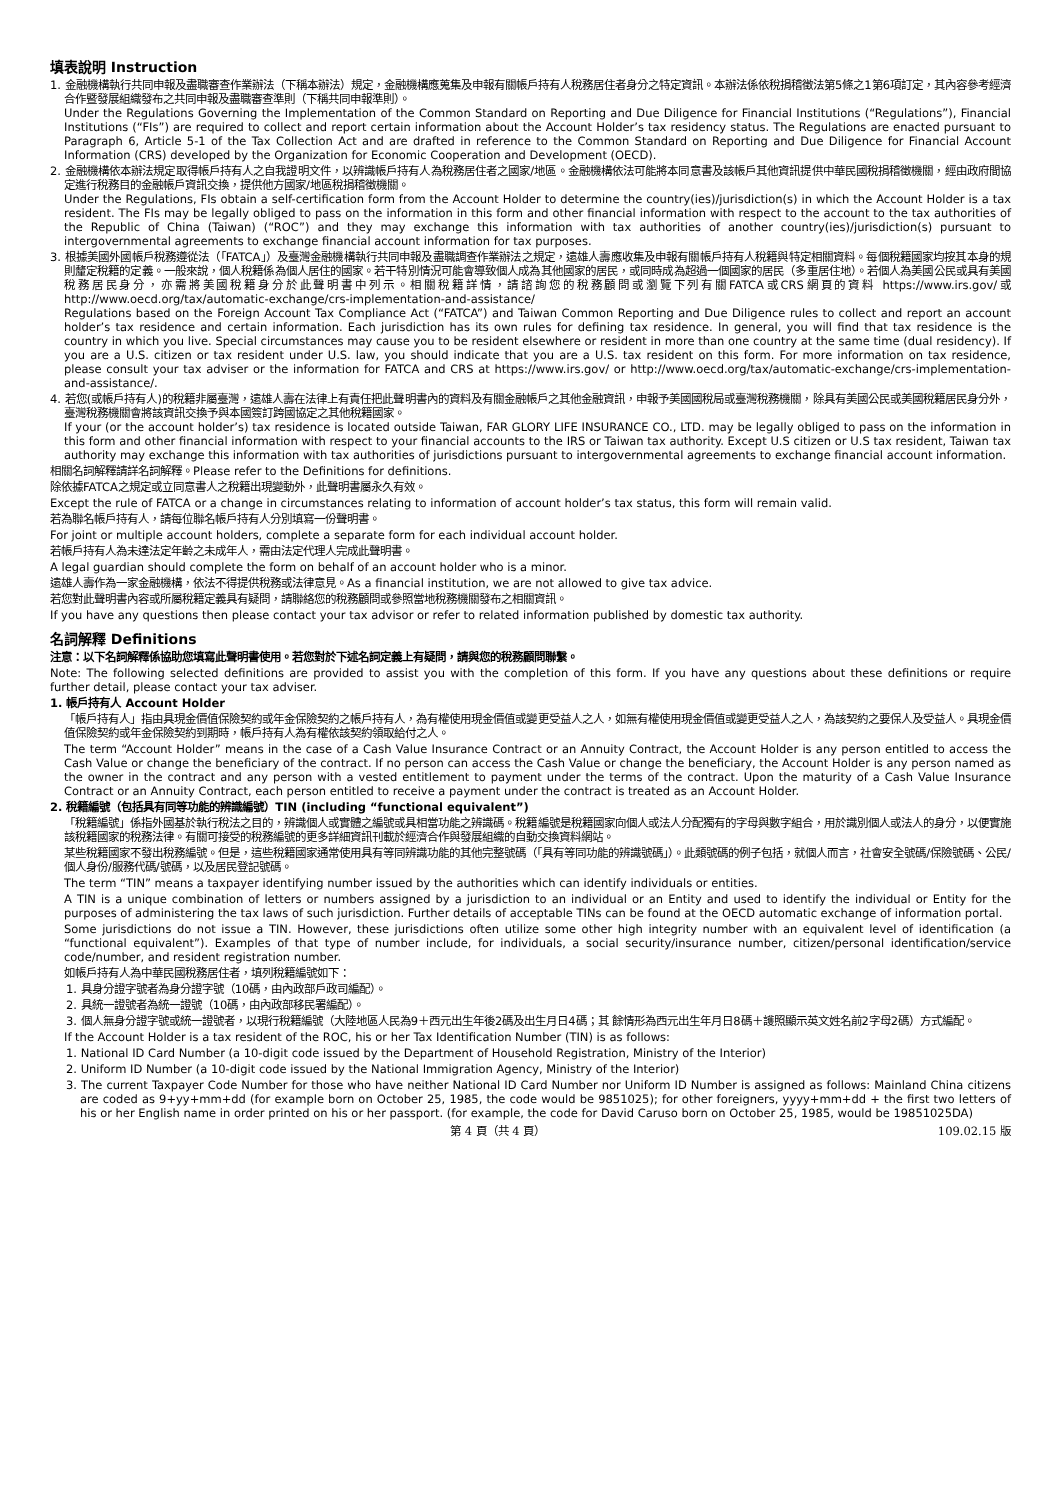填表說明 Instruction
1. 金融機構執行共同申報及盡職審查作業辦法（下稱本辦法）規定，金融機構應蒐集及申報有關帳戶持有人稅務居住者身分之特定資訊。本辦法係依稅捐稽徵法第5條之1第6項訂定，其內容參考經濟合作暨發展組織發布之共同申報及盡職審查準則（下稱共同申報準則）。
Under the Regulations Governing the Implementation of the Common Standard on Reporting and Due Diligence for Financial Institutions (“Regulations”), Financial Institutions (“FIs”) are required to collect and report certain information about the Account Holder’s tax residency status. The Regulations are enacted pursuant to Paragraph 6, Article 5-1 of the Tax Collection Act and are drafted in reference to the Common Standard on Reporting and Due Diligence for Financial Account Information (CRS) developed by the Organization for Economic Cooperation and Development (OECD).
2. 金融機構依本辦法規定取得帳戶持有人之自我證明文件，以辨識帳戶持有人為稅務居住者之國家/地區。金融機構依法可能將本同意書及該帳戶其他資訊提供中華民國稅捐稽徵機關，經由政府間協定進行稅務目的金融帳戶資訊交換，提供他方國家/地區稅捐稽徵機關。
Under the Regulations, FIs obtain a self-certification form from the Account Holder to determine the country(ies)/jurisdiction(s) in which the Account Holder is a tax resident. The FIs may be legally obliged to pass on the information in this form and other financial information with respect to the account to the tax authorities of the Republic of China (Taiwan) (“ROC”) and they may exchange this information with tax authorities of another country(ies)/jurisdiction(s) pursuant to intergovernmental agreements to exchange financial account information for tax purposes.
3. 根據美國外國帳戶稅務遵從法（「FATCA」）及臺灣金融機構執行共同申報及盡職調查作業辦法之規定，遠雄人壽應收集及申報有關帳戶持有人稅籍與特定相關資料。每個稅籍國家均按其本身的規則釐定稅籍的定義。一般來說，個人稅籍係為個人居住的國家。若干特別情況可能會導致個人成為其他國家的居民，或同時成為超過一個國家的居民（多重居住地）。若個人為美國公民或具有美國稅務居民身分，亦需將美國稅籍身分於此聲明書中列示。相關稅籍詳情，請諮詢您的稅務顧問或瀏覽下列有關FATCA或CRS網頁的資料 https://www.irs.gov/或http://www.oecd.org/tax/automatic-exchange/crs-implementation-and-assistance/
Regulations based on the Foreign Account Tax Compliance Act (“FATCA”) and Taiwan Common Reporting and Due Diligence rules to collect and report an account holder’s tax residence and certain information. Each jurisdiction has its own rules for defining tax residence. In general, you will find that tax residence is the country in which you live. Special circumstances may cause you to be resident elsewhere or resident in more than one country at the same time (dual residency). If you are a U.S. citizen or tax resident under U.S. law, you should indicate that you are a U.S. tax resident on this form. For more information on tax residence, please consult your tax adviser or the information for FATCA and CRS at https://www.irs.gov/ or http://www.oecd.org/tax/automatic-exchange/crs-implementation-and-assistance/.
4. 若您(或帳戶持有人)的稅籍非屬臺灣，遠雄人壽在法律上有責任把此聲明書內的資料及有關金融帳戶之其他金融資訊，申報予美國國稅局或臺灣稅務機關，除具有美國公民或美國稅籍居民身分外，臺灣稅務機關會將該資訊交換予與本國簽訂跨國協定之其他稅籍國家。
If your (or the account holder’s) tax residence is located outside Taiwan, FAR GLORY LIFE INSURANCE CO., LTD. may be legally obliged to pass on the information in this form and other financial information with respect to your financial accounts to the IRS or Taiwan tax authority. Except U.S citizen or U.S tax resident, Taiwan tax authority may exchange this information with tax authorities of jurisdictions pursuant to intergovernmental agreements to exchange financial account information.
相關名詞解釋請詳名詞解釋。Please refer to the Definitions for definitions.
除依據FATCA之規定或立同意書人之稅籍出現變動外，此聲明書屬永久有效。
Except the rule of FATCA or a change in circumstances relating to information of account holder’s tax status, this form will remain valid.
若為聯名帳戶持有人，請每位聯名帳戶持有人分別填寫一份聲明書。
For joint or multiple account holders, complete a separate form for each individual account holder.
若帳戶持有人為未達法定年齡之未成年人，需由法定代理人完成此聲明書。
A legal guardian should complete the form on behalf of an account holder who is a minor.
遠雄人壽作為一家金融機構，依法不得提供稅務或法律意見。As a financial institution, we are not allowed to give tax advice.
若您對此聲明書內容或所屬稅籍定義具有疑問，請聯絡您的稅務顧問或參照當地稅務機關發布之相關資訊。
If you have any questions then please contact your tax advisor or refer to related information published by domestic tax authority.
名詞解釋 Definitions
注意：以下名詞解釋係協助您填寫此聲明書使用。若您對於下述名詞定義上有疑問，請與您的稅務顧問聯繫。
Note: The following selected definitions are provided to assist you with the completion of this form. If you have any questions about these definitions or require further detail, please contact your tax adviser.
1. 帳戶持有人 Account Holder
「帳戶持有人」指由具現金價值保險契約或年金保險契約之帳戶持有人，為有權使用現金價值或變更受益人之人，如無有權使用現金價值或變更受益人之人，為該契約之要保人及受益人。具現金價值保險契約或年金保險契約到期時，帳戶持有人為有權依該契約領取給付之人。
The term “Account Holder” means in the case of a Cash Value Insurance Contract or an Annuity Contract, the Account Holder is any person entitled to access the Cash Value or change the beneficiary of the contract. If no person can access the Cash Value or change the beneficiary, the Account Holder is any person named as the owner in the contract and any person with a vested entitlement to payment under the terms of the contract. Upon the maturity of a Cash Value Insurance Contract or an Annuity Contract, each person entitled to receive a payment under the contract is treated as an Account Holder.
2. 稅籍編號（包括具有同等功能的辨識編號）TIN (including “functional equivalent”)
「稅籍編號」係指外國基於執行稅法之目的，辨識個人或實體之編號或具相當功能之辨識碼。稅籍編號是稅籍國家向個人或法人分配獨有的字母與數字組合，用於識別個人或法人的身分，以便實施該稅籍國家的稅務法律。有關可接受的稅務編號的更多詳細資訊刊載於經濟合作與發展組織的自動交換資料網站。
某些稅籍國家不發出稅務編號。但是，這些稅籍國家通常使用具有等同辨識功能的其他完整號碼（「具有等同功能的辨識號碼」）。此類號碼的例子包括，就個人而言，社會安全號碼/保險號碼、公民/個人身份/服務代碼/號碼，以及居民登記號碼。
The term “TIN” means a taxpayer identifying number issued by the authorities which can identify individuals or entities.
A TIN is a unique combination of letters or numbers assigned by a jurisdiction to an individual or an Entity and used to identify the individual or Entity for the purposes of administering the tax laws of such jurisdiction. Further details of acceptable TINs can be found at the OECD automatic exchange of information portal.
Some jurisdictions do not issue a TIN. However, these jurisdictions often utilize some other high integrity number with an equivalent level of identification (a “functional equivalent”). Examples of that type of number include, for individuals, a social security/insurance number, citizen/personal identification/service code/number, and resident registration number.
如帳戶持有人為中華民國稅務居住者，填列稅籍編號如下：
1. 具身分證字號者為身分證字號（10碼，由內政部戶政司編配）。
2. 具統一證號者為統一證號（10碼，由內政部移民署編配）。
3. 個人無身分證字號或統一證號者，以現行稅籍編號（大陸地區人民為9＋西元出生年後2碼及出生月日4碼；其 餘情形為西元出生年月日8碼＋護照顯示英文姓名前2字母2碼）方式編配。
If the Account Holder is a tax resident of the ROC, his or her Tax Identification Number (TIN) is as follows:
1. National ID Card Number (a 10-digit code issued by the Department of Household Registration, Ministry of the Interior)
2. Uniform ID Number (a 10-digit code issued by the National Immigration Agency, Ministry of the Interior)
3. The current Taxpayer Code Number for those who have neither National ID Card Number nor Uniform ID Number is assigned as follows: Mainland China citizens are coded as 9+yy+mm+dd (for example born on October 25, 1985, the code would be 9851025); for other foreigners, yyyy+mm+dd + the first two letters of his or her English name in order printed on his or her passport. (for example, the code for David Caruso born on October 25, 1985, would be 19851025DA)
第 4 頁（共 4 頁） 109.02.15 版